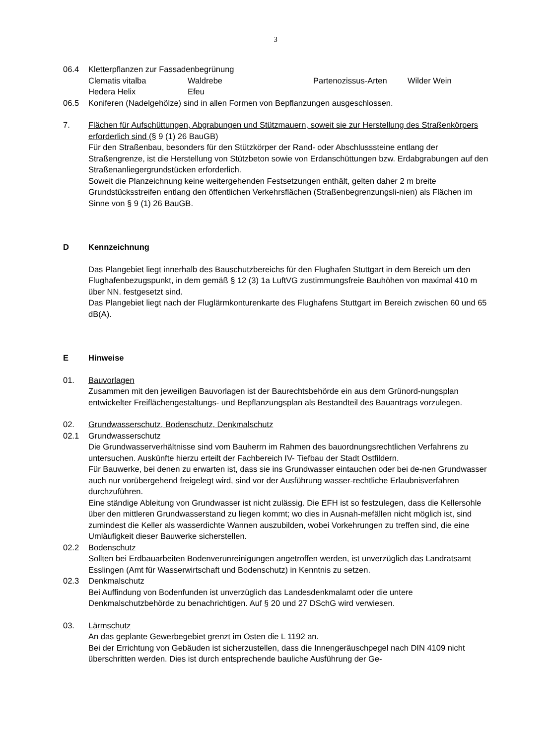3
06.4 Kletterpflanzen zur Fassadenbegrünung
| Clematis vitalba | Waldrebe | Partenozissus-Arten | Wilder Wein |
| Hedera Helix | Efeu | | |
06.5 Koniferen (Nadelgehölze) sind in allen Formen von Bepflanzungen ausgeschlossen.
7. Flächen für Aufschüttungen, Abgrabungen und Stützmauern, soweit sie zur Herstellung des Straßenkörpers erforderlich sind (§ 9 (1) 26 BauGB)
Für den Straßenbau, besonders für den Stützkörper der Rand- oder Abschlusssteine entlang der Straßengrenze, ist die Herstellung von Stützbeton sowie von Erdanschüttungen bzw. Erdabgrabungen auf den Straßenanliegergrundstücken erforderlich.
Soweit die Planzeichnung keine weitergehenden Festsetzungen enthält, gelten daher 2 m breite Grundstücksstreifen entlang den öffentlichen Verkehrsflächen (Straßenbegrenzungsli-nien) als Flächen im Sinne von § 9 (1) 26 BauGB.
D Kennzeichnung
Das Plangebiet liegt innerhalb des Bauschutzbereichs für den Flughafen Stuttgart in dem Bereich um den Flughafenbezugspunkt, in dem gemäß § 12 (3) 1a LuftVG zustimmungsfreie Bauhöhen von maximal 410 m über NN. festgesetzt sind.
Das Plangebiet liegt nach der Fluglärmkonturenkarte des Flughafens Stuttgart im Bereich zwischen 60 und 65 dB(A).
E Hinweise
01. Bauvorlagen
Zusammen mit den jeweiligen Bauvorlagen ist der Baurechtsbehörde ein aus dem Grünord-nungsplan entwickelter Freiflächengestaltungs- und Bepflanzungsplan als Bestandteil des Bauantrags vorzulegen.
02. Grundwasserschutz, Bodenschutz, Denkmalschutz
02.1 Grundwasserschutz
Die Grundwasserverhältnisse sind vom Bauherrn im Rahmen des bauordnungsrechtlichen Verfahrens zu untersuchen. Auskünfte hierzu erteilt der Fachbereich IV- Tiefbau der Stadt Ostfildern.
Für Bauwerke, bei denen zu erwarten ist, dass sie ins Grundwasser eintauchen oder bei de-nen Grundwasser auch nur vorübergehend freigelegt wird, sind vor der Ausführung wasser-rechtliche Erlaubnisverfahren durchzuführen.
Eine ständige Ableitung von Grundwasser ist nicht zulässig. Die EFH ist so festzulegen, dass die Kellersohle über den mittleren Grundwasserstand zu liegen kommt; wo dies in Ausnah-mefällen nicht möglich ist, sind zumindest die Keller als wasserdichte Wannen auszubilden, wobei Vorkehrungen zu treffen sind, die eine Umläufigkeit dieser Bauwerke sicherstellen.
02.2 Bodenschutz
Sollten bei Erdbauarbeiten Bodenverunreinigungen angetroffen werden, ist unverzüglich das Landratsamt Esslingen (Amt für Wasserwirtschaft und Bodenschutz) in Kenntnis zu setzen.
02.3 Denkmalschutz
Bei Auffindung von Bodenfunden ist unverzüglich das Landesdenkmalamt oder die untere Denkmalschutzbehörde zu benachrichtigen. Auf § 20 und 27 DSchG wird verwiesen.
03. Lärmschutz
An das geplante Gewerbegebiet grenzt im Osten die L 1192 an.
Bei der Errichtung von Gebäuden ist sicherzustellen, dass die Innengeräuschpegel nach DIN 4109 nicht überschritten werden. Dies ist durch entsprechende bauliche Ausführung der Ge-